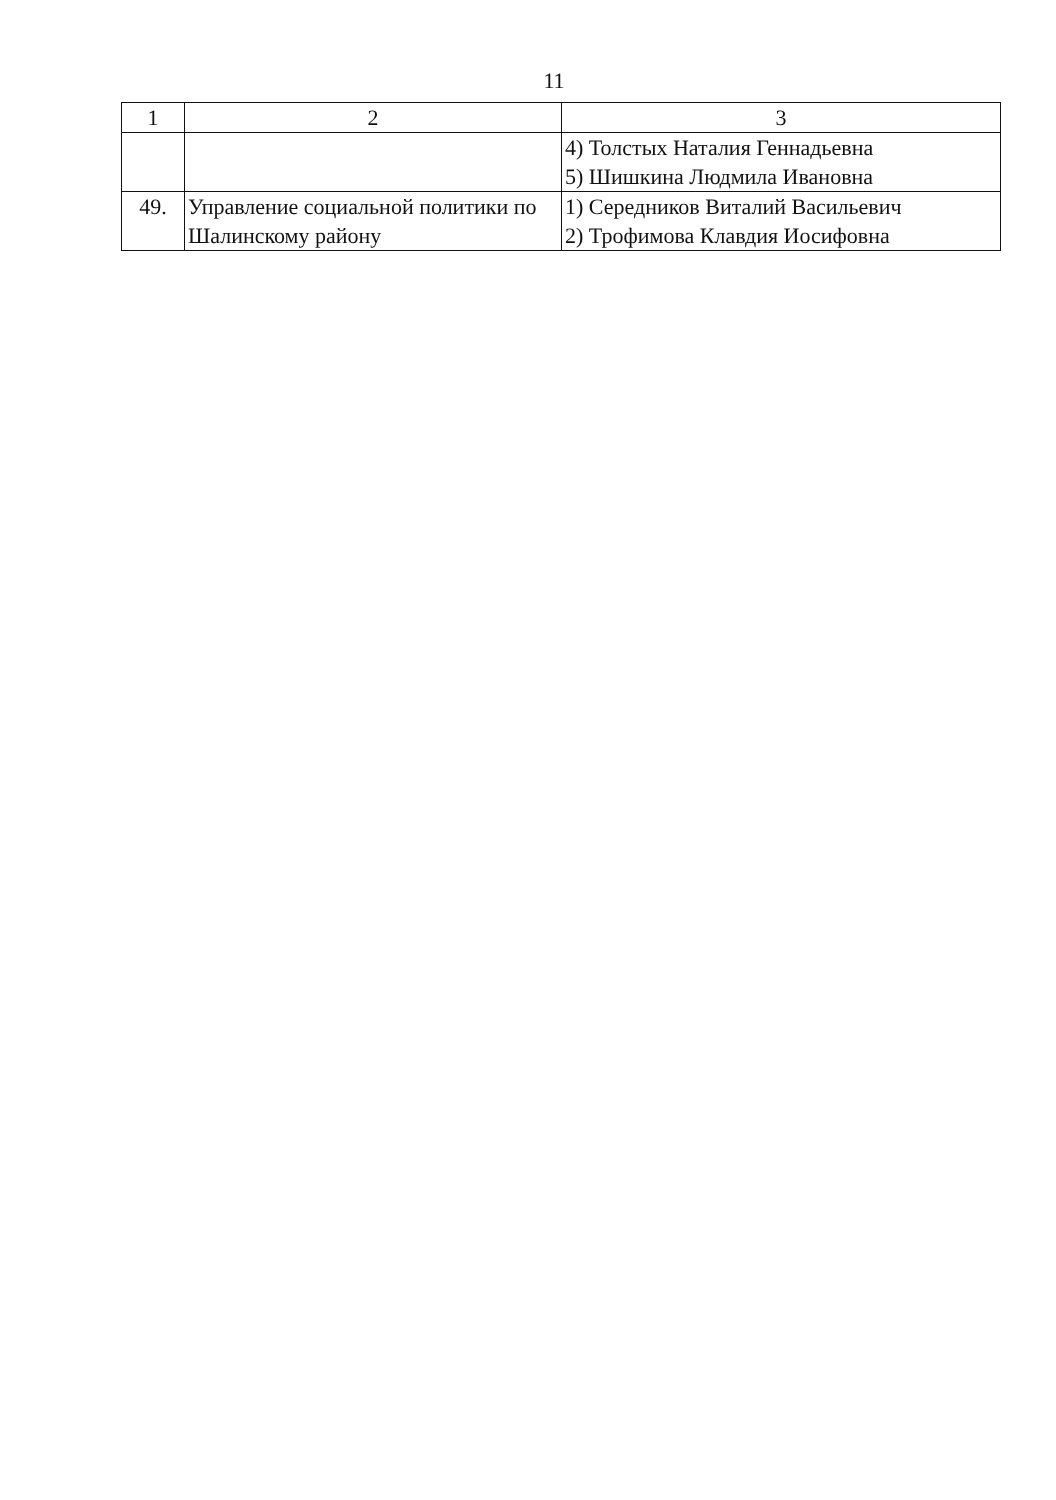11
| 1 | 2 | 3 |
| --- | --- | --- |
| | | 4) Толстых Наталия Геннадьевна 5) Шишкина Людмила Ивановна |
| 49. | Управление социальной политики по Шалинскому району | 1) Середников Виталий Васильевич 2) Трофимова Клавдия Иосифовна |